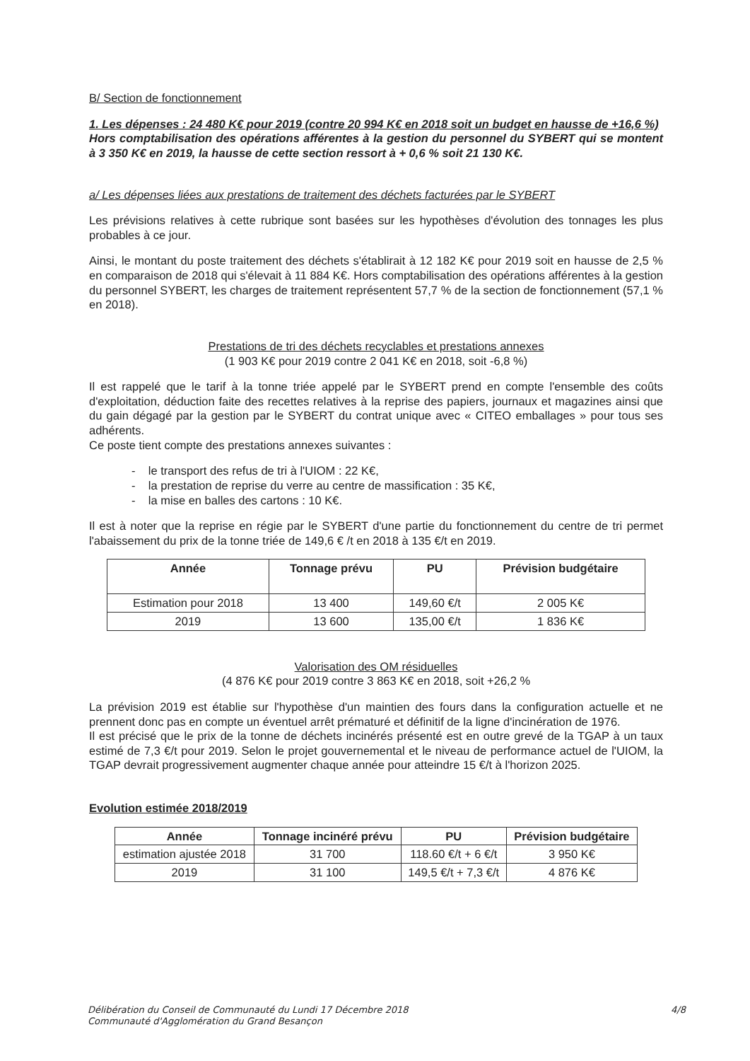B/ Section de fonctionnement
1. Les dépenses : 24 480 K€ pour 2019 (contre 20 994 K€ en 2018 soit un budget en hausse de +16,6 %)
Hors comptabilisation des opérations afférentes à la gestion du personnel du SYBERT qui se montent à 3 350 K€ en 2019, la hausse de cette section ressort à + 0,6 % soit 21 130 K€.
a/ Les dépenses liées aux prestations de traitement des déchets facturées par le SYBERT
Les prévisions relatives à cette rubrique sont basées sur les hypothèses d'évolution des tonnages les plus probables à ce jour.
Ainsi, le montant du poste traitement des déchets s'établirait à 12 182 K€ pour 2019 soit en hausse de 2,5 % en comparaison de 2018 qui s'élevait à 11 884 K€. Hors comptabilisation des opérations afférentes à la gestion du personnel SYBERT, les charges de traitement représentent 57,7 % de la section de fonctionnement (57,1 % en 2018).
Prestations de tri des déchets recyclables et prestations annexes
(1 903 K€ pour 2019 contre 2 041 K€ en 2018, soit -6,8 %)
Il est rappelé que le tarif à la tonne triée appelé par le SYBERT prend en compte l'ensemble des coûts d'exploitation, déduction faite des recettes relatives à la reprise des papiers, journaux et magazines ainsi que du gain dégagé par la gestion par le SYBERT du contrat unique avec « CITEO emballages » pour tous ses adhérents.
Ce poste tient compte des prestations annexes suivantes :
- le transport des refus de tri à l'UIOM : 22 K€,
- la prestation de reprise du verre au centre de massification : 35 K€,
- la mise en balles des cartons : 10 K€.
Il est à noter que la reprise en régie par le SYBERT d'une partie du fonctionnement du centre de tri permet l'abaissement du prix de la tonne triée de 149,6 € /t en 2018 à 135 €/t en 2019.
| Année | Tonnage prévu | PU | Prévision budgétaire |
| --- | --- | --- | --- |
| Estimation pour 2018 | 13 400 | 149,60 €/t | 2 005 K€ |
| 2019 | 13 600 | 135,00 €/t | 1 836 K€ |
Valorisation des OM résiduelles
(4 876 K€ pour 2019 contre 3 863 K€ en 2018, soit +26,2 %
La prévision 2019 est établie sur l'hypothèse d'un maintien des fours dans la configuration actuelle et ne prennent donc pas en compte un éventuel arrêt prématuré et définitif de la ligne d'incinération de 1976.
Il est précisé que le prix de la tonne de déchets incinérés présenté est en outre grevé de la TGAP à un taux estimé de 7,3 €/t pour 2019. Selon le projet gouvernemental et le niveau de performance actuel de l'UIOM, la TGAP devrait progressivement augmenter chaque année pour atteindre 15 €/t à l'horizon 2025.
Evolution estimée 2018/2019
| Année | Tonnage incinéré prévu | PU | Prévision budgétaire |
| --- | --- | --- | --- |
| estimation ajustée 2018 | 31 700 | 118.60 €/t + 6 €/t | 3 950 K€ |
| 2019 | 31 100 | 149,5 €/t + 7,3 €/t | 4 876 K€ |
Délibération du Conseil de Communauté du Lundi 17 Décembre 2018
Communauté d'Agglomération du Grand Besançon
4/8